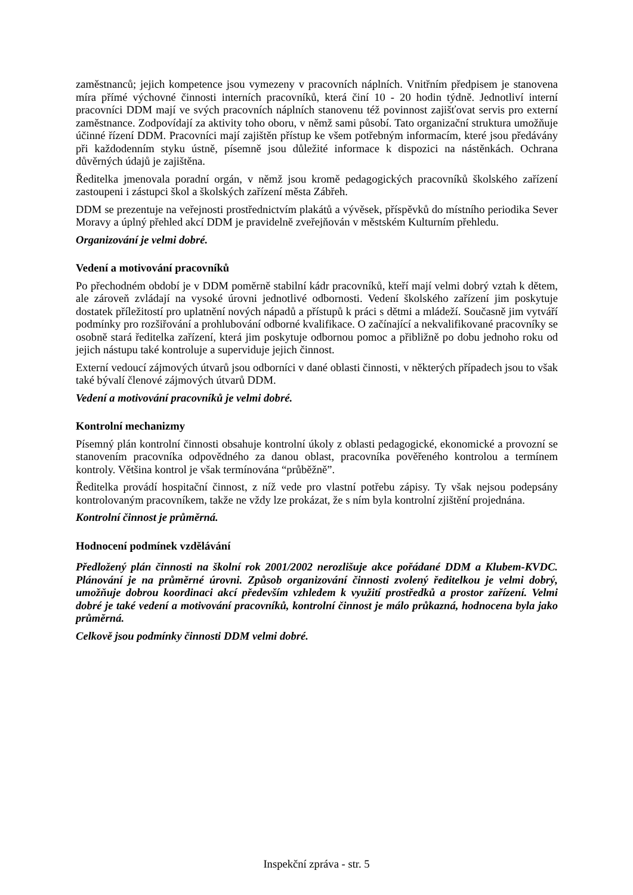zaměstnanců; jejich kompetence jsou vymezeny v pracovních náplních. Vnitřním předpisem je stanovena míra přímé výchovné činnosti interních pracovníků, která činí 10 - 20 hodin týdně. Jednotliví interní pracovníci DDM mají ve svých pracovních náplních stanovenu též povinnost zajišťovat servis pro externí zaměstnance. Zodpovídají za aktivity toho oboru, v němž sami působí. Tato organizační struktura umožňuje účinné řízení DDM. Pracovníci mají zajištěn přístup ke všem potřebným informacím, které jsou předávány při každodenním styku ústně, písemně jsou důležité informace k dispozici na nástěnkách. Ochrana důvěrných údajů je zajištěna.
Ředitelka jmenovala poradní orgán, v němž jsou kromě pedagogických pracovníků školského zařízení zastoupeni i zástupci škol a školských zařízení města Zábřeh.
DDM se prezentuje na veřejnosti prostřednictvím plakátů a vývěsek, příspěvků do místního periodika Sever Moravy a úplný přehled akcí DDM je pravidelně zveřejňován v městském Kulturním přehledu.
Organizování je velmi dobré.
Vedení a motivování pracovníků
Po přechodném období je v DDM poměrně stabilní kádr pracovníků, kteří mají velmi dobrý vztah k dětem, ale zároveň zvládají na vysoké úrovni jednotlivé odbornosti. Vedení školského zařízení jim poskytuje dostatek příležitostí pro uplatnění nových nápadů a přístupů k práci s dětmi a mládeží. Současně jim vytváří podmínky pro rozšiřování a prohlubování odborné kvalifikace. O začínající a nekvalifikované pracovníky se osobně stará ředitelka zařízení, která jim poskytuje odbornou pomoc a přibližně po dobu jednoho roku od jejich nástupu také kontroluje a superviduje jejich činnost.
Externí vedoucí zájmových útvarů jsou odborníci v dané oblasti činnosti, v některých případech jsou to však také bývalí členové zájmových útvarů DDM.
Vedení a motivování pracovníků je velmi dobré.
Kontrolní mechanizmy
Písemný plán kontrolní činnosti obsahuje kontrolní úkoly z oblasti pedagogické, ekonomické a provozní se stanovením pracovníka odpovědného za danou oblast, pracovníka pověřeného kontrolou a termínem kontroly. Většina kontrol je však termínována “průběžně”.
Ředitelka provádí hospitační činnost, z níž vede pro vlastní potřebu zápisy. Ty však nejsou podepsány kontrolovaným pracovníkem, takže ne vždy lze prokázat, že s ním byla kontrolní zjištění projednána.
Kontrolní činnost je průměrná.
Hodnocení podmínek vzdělávání
Předložený plán činnosti na školní rok 2001/2002 nerozlišuje akce pořádané DDM a Klubem-KVDC. Plánování je na průměrné úrovni. Způsob organizování činnosti zvolený ředitelkou je velmi dobrý, umožňuje dobrou koordinaci akcí především vzhledem k využití prostředků a prostor zařízení. Velmi dobré je také vedení a motivování pracovníků, kontrolní činnost je málo průkazná, hodnocena byla jako průměrná.
Celkově jsou podmínky činnosti DDM velmi dobré.
Inspekční zpráva - str. 5